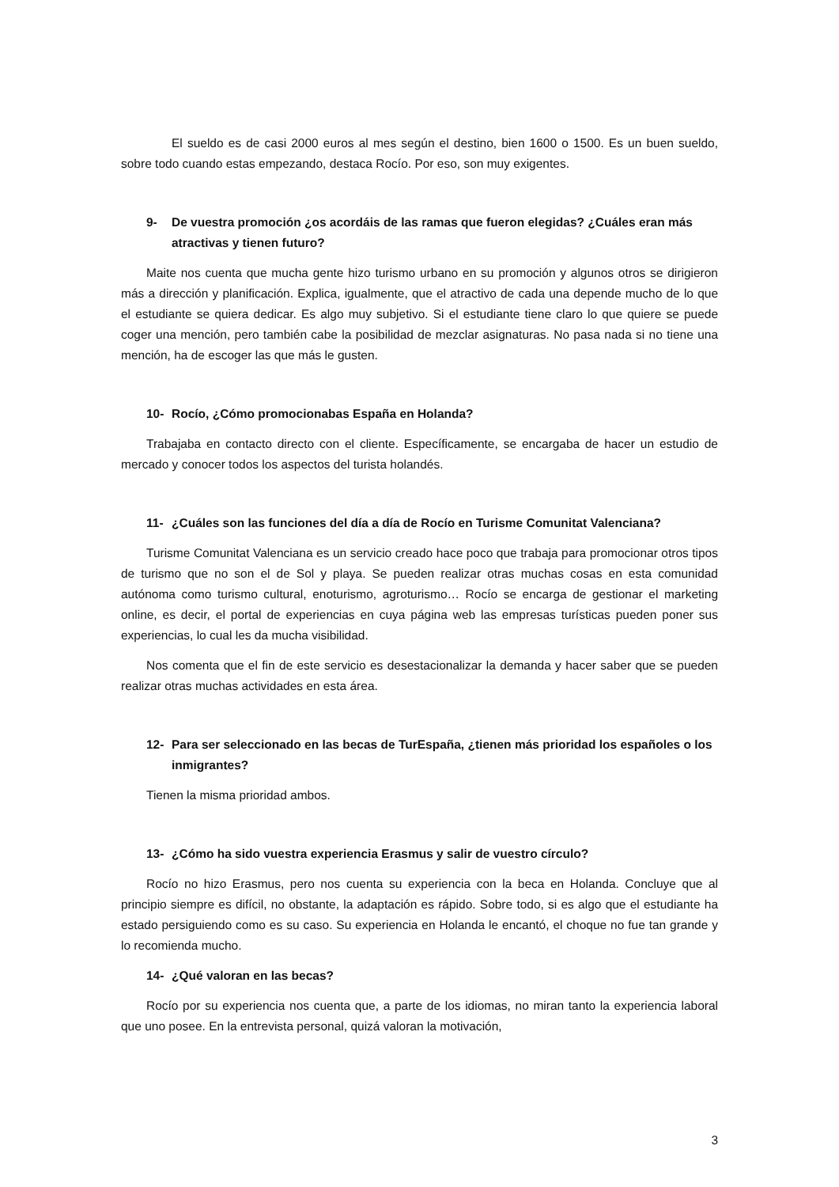El sueldo es de casi 2000 euros al mes según el destino, bien 1600 o 1500. Es un buen sueldo, sobre todo cuando estas empezando, destaca Rocío. Por eso, son muy exigentes.
9- De vuestra promoción ¿os acordáis de las ramas que fueron elegidas? ¿Cuáles eran más atractivas y tienen futuro?
Maite nos cuenta que mucha gente hizo turismo urbano en su promoción y algunos otros se dirigieron más a dirección y planificación. Explica, igualmente, que el atractivo de cada una depende mucho de lo que el estudiante se quiera dedicar. Es algo muy subjetivo. Si el estudiante tiene claro lo que quiere se puede coger una mención, pero también cabe la posibilidad de mezclar asignaturas. No pasa nada si no tiene una mención, ha de escoger las que más le gusten.
10- Rocío, ¿Cómo promocionabas España en Holanda?
Trabajaba en contacto directo con el cliente. Específicamente, se encargaba de hacer un estudio de mercado y conocer todos los aspectos del turista holandés.
11- ¿Cuáles son las funciones del día a día de Rocío en Turisme Comunitat Valenciana?
Turisme Comunitat Valenciana es un servicio creado hace poco que trabaja para promocionar otros tipos de turismo que no son el de Sol y playa. Se pueden realizar otras muchas cosas en esta comunidad autónoma como turismo cultural, enoturismo, agroturismo… Rocío se encarga de gestionar el marketing online, es decir, el portal de experiencias en cuya página web las empresas turísticas pueden poner sus experiencias, lo cual les da mucha visibilidad.
Nos comenta que el fin de este servicio es desestacionalizar la demanda y hacer saber que se pueden realizar otras muchas actividades en esta área.
12- Para ser seleccionado en las becas de TurEspaña, ¿tienen más prioridad los españoles o los inmigrantes?
Tienen la misma prioridad ambos.
13- ¿Cómo ha sido vuestra experiencia Erasmus y salir de vuestro círculo?
Rocío no hizo Erasmus, pero nos cuenta su experiencia con la beca en Holanda. Concluye que al principio siempre es difícil, no obstante, la adaptación es rápido. Sobre todo, si es algo que el estudiante ha estado persiguiendo como es su caso. Su experiencia en Holanda le encantó, el choque no fue tan grande y lo recomienda mucho.
14- ¿Qué valoran en las becas?
Rocío por su experiencia nos cuenta que, a parte de los idiomas, no miran tanto la experiencia laboral que uno posee. En la entrevista personal, quizá valoran la motivación,
3